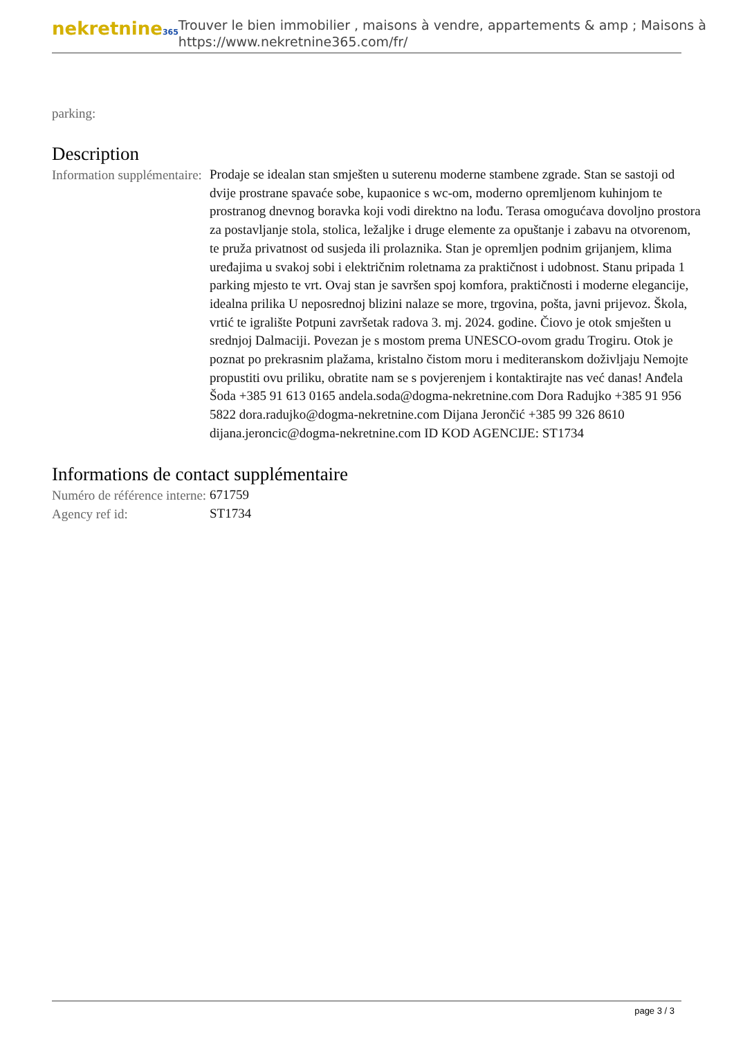nekretnine365
Trouver le bien immobilier , maisons à vendre, appartements & amp ; Maisons à
https://www.nekretnine365.com/fr/
parking:
Description
| Information supplémentaire: | Prodaje se idealan stan smješten u suterenu moderne stambene zgrade. Stan se sastoji od dvije prostrane spavaće sobe, kupaonice s wc-om, moderno opremljenom kuhinjom te prostranog dnevnog boravka koji vodi direktno na lođu. Terasa omogućava dovoljno prostora za postavljanje stola, stolica, ležaljke i druge elemente za opuštanje i zabavu na otvorenom, te pruža privatnost od susjeda ili prolaznika. Stan je opremljen podnim grijanjem, klima uređajima u svakoj sobi i električnim roletnama za praktičnost i udobnost. Stanu pripada 1 parking mjesto te vrt. Ovaj stan je savršen spoj komfora, praktičnosti i moderne elegancije, idealna prilika U neposrednoj blizini nalaze se more, trgovina, pošta, javni prijevoz. Škola, vrtić te igralište Potpuni završetak radova 3. mj. 2024. godine. Čiovo je otok smješten u srednjoj Dalmaciji. Povezan je s mostom prema UNESCO-ovom gradu Trogiru. Otok je poznat po prekrasnim plažama, kristalno čistom moru i mediteranskom doživljaju Nemojte propustiti ovu priliku, obratite nam se s povjerenjem i kontaktirajte nas već danas! Anđela Šoda +385 91 613 0165 andela.soda@dogma-nekretnine.com Dora Radujko +385 91 956 5822 dora.radujko@dogma-nekretnine.com Dijana Jerončić +385 99 326 8610 dijana.jeroncic@dogma-nekretnine.com ID KOD AGENCIJE: ST1734 |
Informations de contact supplémentaire
| Numéro de référence interne: | 671759 |
| Agency ref id: | ST1734 |
page 3 / 3